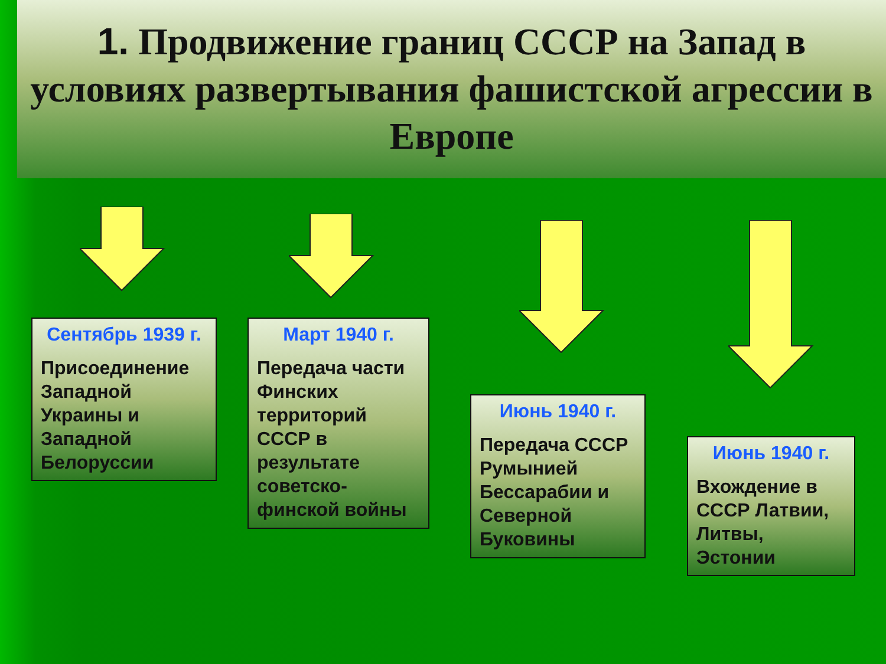1. Продвижение границ СССР на Запад в условиях развертывания фашистской агрессии в Европе
Сентябрь 1939 г.
Присоединение Западной Украины и Западной Белоруссии
Март 1940 г.
Передача части Финских территорий СССР в результате советско-финской войны
Июнь 1940 г.
Передача СССР Румынией Бессарабии и Северной Буковины
Июнь 1940 г.
Вхождение в СССР Латвии, Литвы, Эстонии